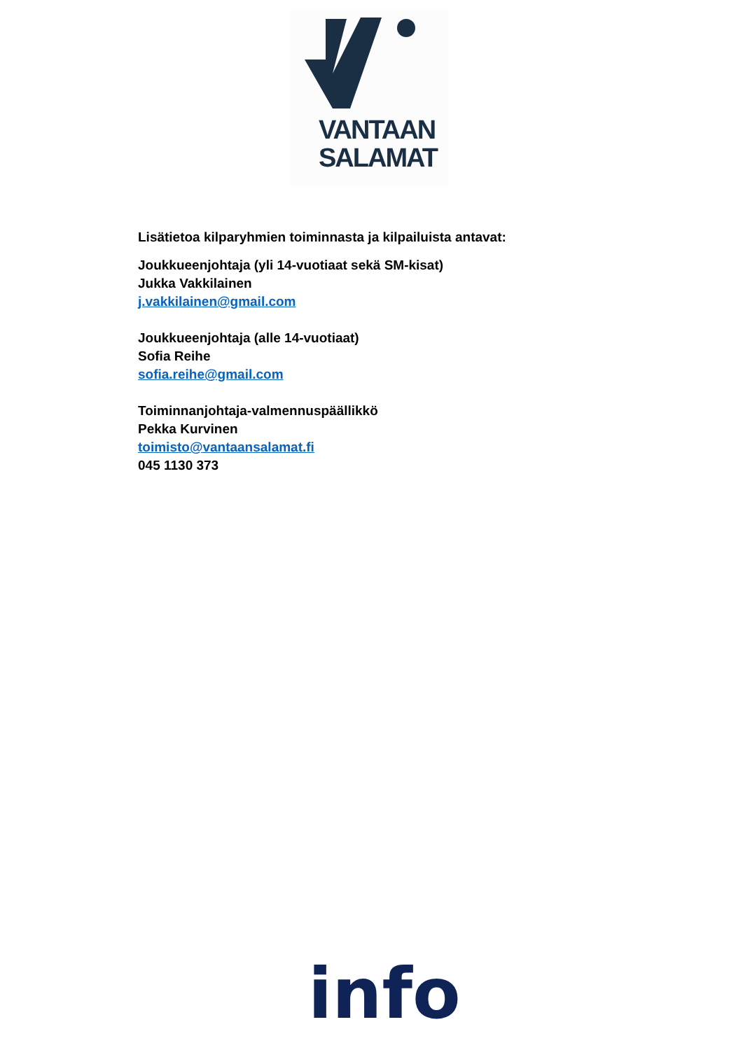VANTAAN
SALAMAT
Lisätietoa kilparyhmien toiminnasta ja kilpailuista antavat:
Joukkueenjohtaja (yli 14-vuotiaat sekä SM-kisat)
Jukka Vakkilainen
j.vakkilainen@gmail.com
Joukkueenjohtaja (alle 14-vuotiaat)
Sofia Reihe
sofia.reihe@gmail.com
Toiminnanjohtaja-valmennuspäällikkö
Pekka Kurvinen
toimisto@vantaansalamat.fi
045 1130 373
info